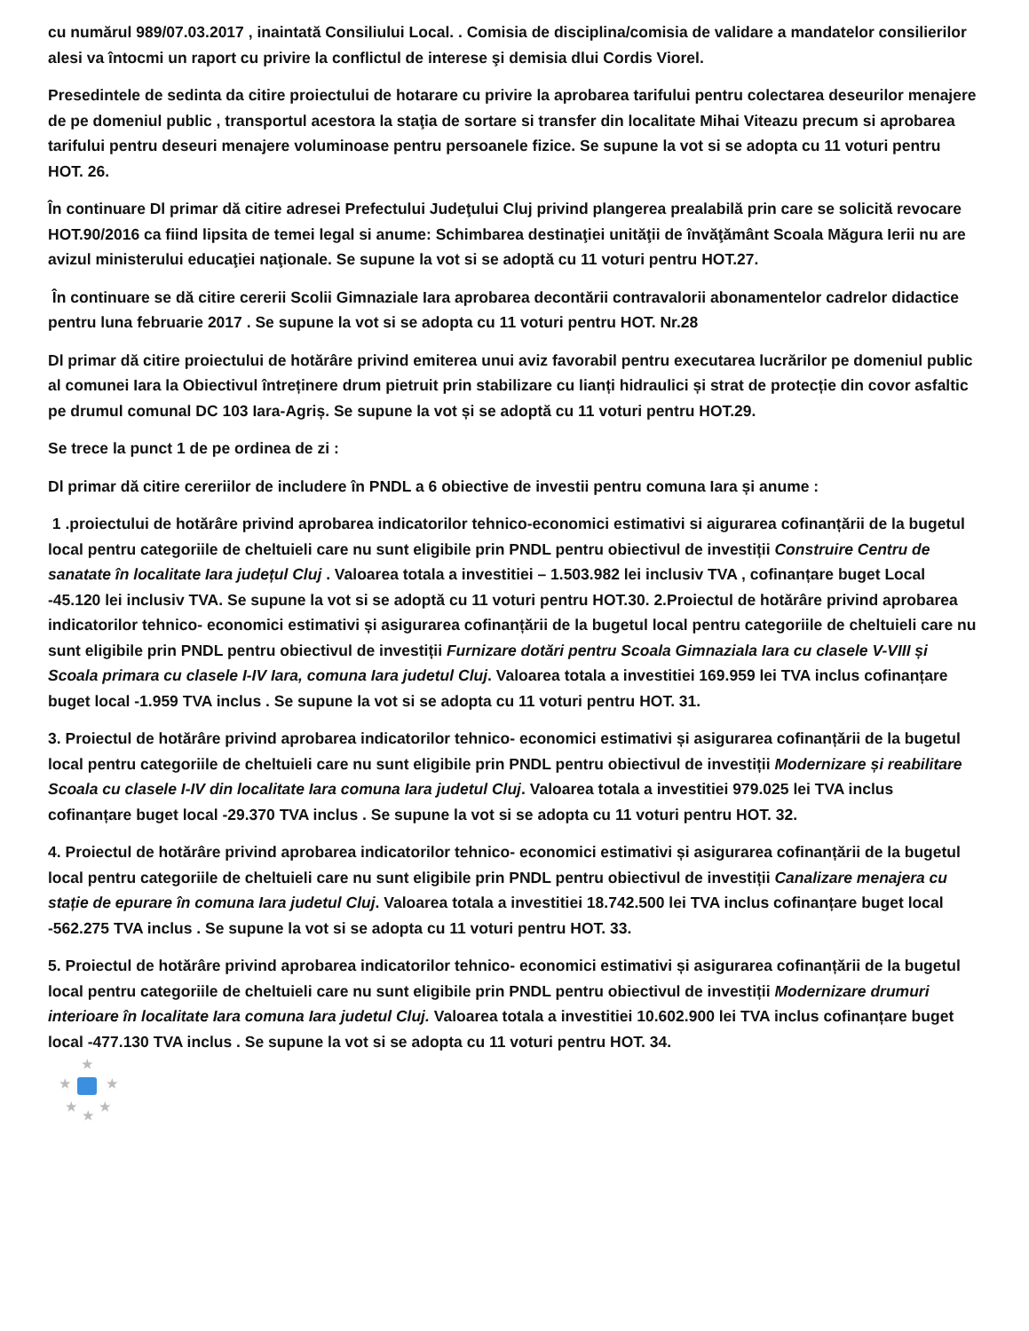cu numărul 989/07.03.2017 , inaintată Consiliului Local. . Comisia de disciplina/comisia de validare a mandatelor consilierilor alesi va întocmi un raport cu privire la conflictul de interese şi demisia dlui Cordis Viorel.
Presedintele de sedinta da citire proiectului de hotarare cu privire la aprobarea tarifului pentru colectarea deseurilor menajere de pe domeniul public , transportul acestora la staţia de sortare si transfer din localitate Mihai Viteazu precum si aprobarea tarifului pentru deseuri menajere voluminoase pentru persoanele fizice. Se supune la vot si se adopta cu 11 voturi pentru HOT. 26.
În continuare Dl primar dă citire adresei Prefectului Judeţului Cluj privind plangerea prealabilă prin care se solicită revocare HOT.90/2016 ca fiind lipsita de temei legal si anume: Schimbarea destinaţiei unităţii de învăţământ Scoala Măgura Ierii nu are avizul ministerului educaţiei naţionale. Se supune la vot si se adoptă cu 11 voturi pentru HOT.27.
În continuare se dă citire cererii Scolii Gimnaziale Iara aprobarea decontării contravalorii abonamentelor cadrelor didactice pentru luna februarie 2017 . Se supune la vot si se adopta cu 11 voturi pentru HOT. Nr.28
Dl primar dă citire proiectului de hotărâre privind emiterea unui aviz favorabil pentru executarea lucrărilor pe domeniul public al comunei Iara la Obiectivul întreținere drum pietruit prin stabilizare cu lianți hidraulici și strat de protecție din covor asfaltic pe drumul comunal DC 103 Iara-Agriș. Se supune la vot și se adoptă cu 11 voturi pentru HOT.29.
Se trece la punct 1 de pe ordinea de zi :
Dl primar dă citire cereriilor de includere în PNDL a 6 obiective de investii pentru comuna Iara și anume :
1 .proiectului de hotărâre privind aprobarea indicatorilor tehnico-economici estimativi si aigurarea cofinanțării de la bugetul local pentru categoriile de cheltuieli care nu sunt eligibile prin PNDL pentru obiectivul de investiții Construire Centru de sanatate în localitate Iara județul Cluj . Valoarea totala a investitiei – 1.503.982 lei inclusiv TVA , cofinanțare buget Local -45.120 lei inclusiv TVA. Se supune la vot si se adoptă cu 11 voturi pentru HOT.30. 2.Proiectul de hotărâre privind aprobarea indicatorilor tehnico- economici estimativi și asigurarea cofinanțării de la bugetul local pentru categoriile de cheltuieli care nu sunt eligibile prin PNDL pentru obiectivul de investiții Furnizare dotări pentru Scoala Gimnaziala Iara cu clasele V-VIII și Scoala primara cu clasele I-IV Iara, comuna Iara judetul Cluj. Valoarea totala a investitiei 169.959 lei TVA inclus cofinanțare buget local -1.959 TVA inclus . Se supune la vot si se adopta cu 11 voturi pentru HOT. 31.
3. Proiectul de hotărâre privind aprobarea indicatorilor tehnico- economici estimativi și asigurarea cofinanțării de la bugetul local pentru categoriile de cheltuieli care nu sunt eligibile prin PNDL pentru obiectivul de investiții Modernizare și reabilitare Scoala cu clasele I-IV din localitate Iara comuna Iara judetul Cluj. Valoarea totala a investitiei 979.025 lei TVA inclus cofinanțare buget local -29.370 TVA inclus . Se supune la vot si se adopta cu 11 voturi pentru HOT. 32.
4. Proiectul de hotărâre privind aprobarea indicatorilor tehnico- economici estimativi și asigurarea cofinanțării de la bugetul local pentru categoriile de cheltuieli care nu sunt eligibile prin PNDL pentru obiectivul de investiții Canalizare menajera cu stație de epurare în comuna Iara judetul Cluj. Valoarea totala a investitiei 18.742.500 lei TVA inclus cofinanțare buget local -562.275 TVA inclus . Se supune la vot si se adopta cu 11 voturi pentru HOT. 33.
5. Proiectul de hotărâre privind aprobarea indicatorilor tehnico- economici estimativi și asigurarea cofinanțării de la bugetul local pentru categoriile de cheltuieli care nu sunt eligibile prin PNDL pentru obiectivul de investiții Modernizare drumuri interioare în localitate Iara comuna Iara judetul Cluj. Valoarea totala a investitiei 10.602.900 lei TVA inclus cofinanțare buget local -477.130 TVA inclus . Se supune la vot si se adopta cu 11 voturi pentru HOT. 34.
★
★ ★
★ ★
★